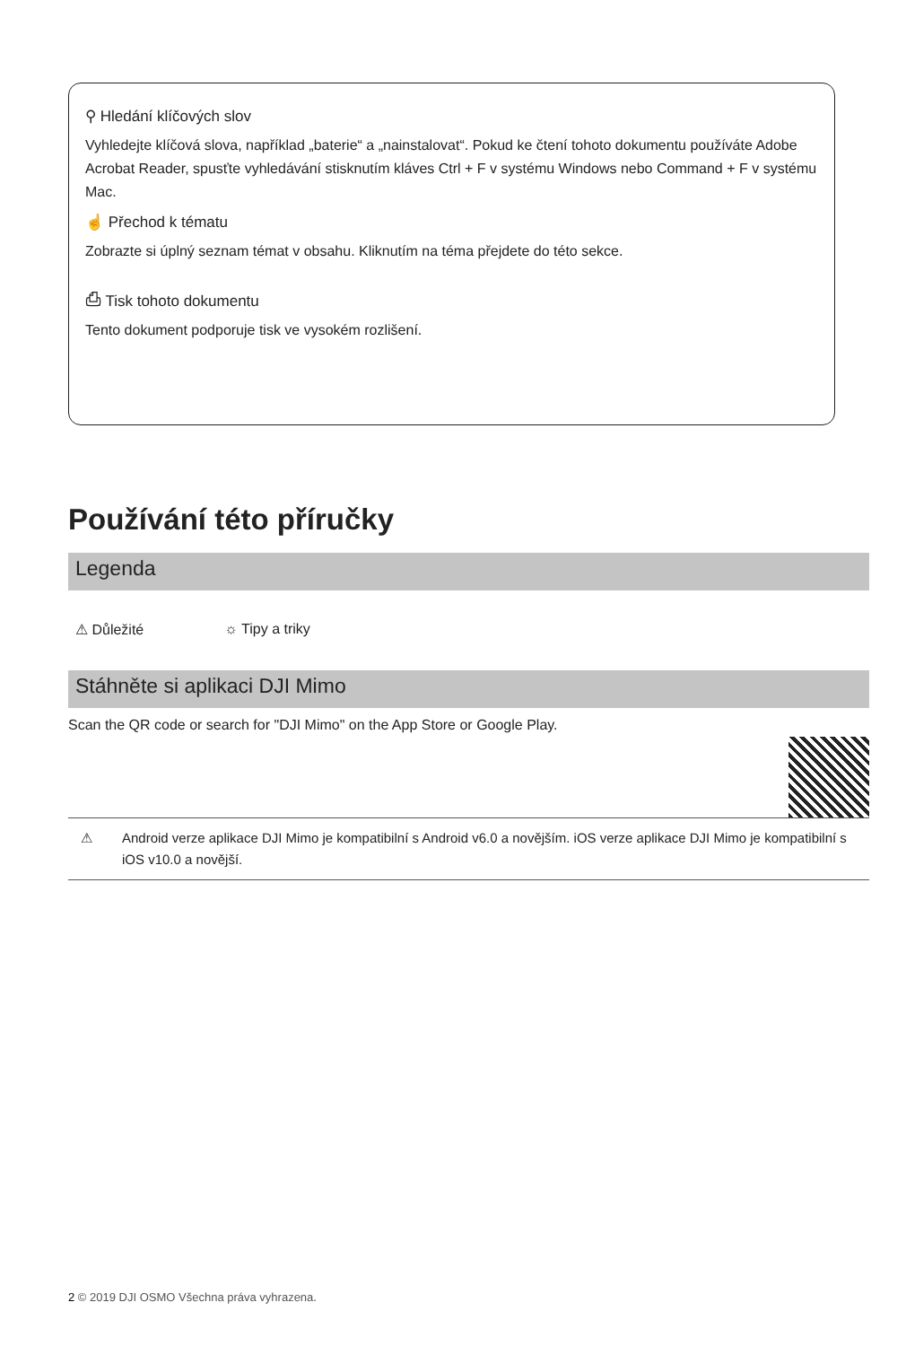⚲ Hledání klíčových slov
Vyhledejte klíčová slova, například „baterie“ a „nainstalovat“. Pokud ke čtení tohoto dokumentu používáte Adobe Acrobat Reader, spusťte vyhledávání stisknutím kláves Ctrl + F v systému Windows nebo Command + F v systému Mac.
☝ Přechod k tématu
Zobrazte si úplný seznam témat v obsahu. Kliknutím na téma přejdete do této sekce.
⎙ Tisk tohoto dokumentu
Tento dokument podporuje tisk ve vysokém rozlišení.
Používání této příručky
Legenda
⚠ Důležité ☼ Tipy a triky
Stáhněte si aplikaci DJI Mimo
Scan the QR code or search for "DJI Mimo" on the App Store or Google Play.
⚠ Android verze aplikace DJI Mimo je kompatibilní s Android v6.0 a novějším. iOS verze aplikace DJI Mimo je kompatibilní s iOS v10.0 a novější.
2 © 2019 DJI OSMO Všechna práva vyhrazena.